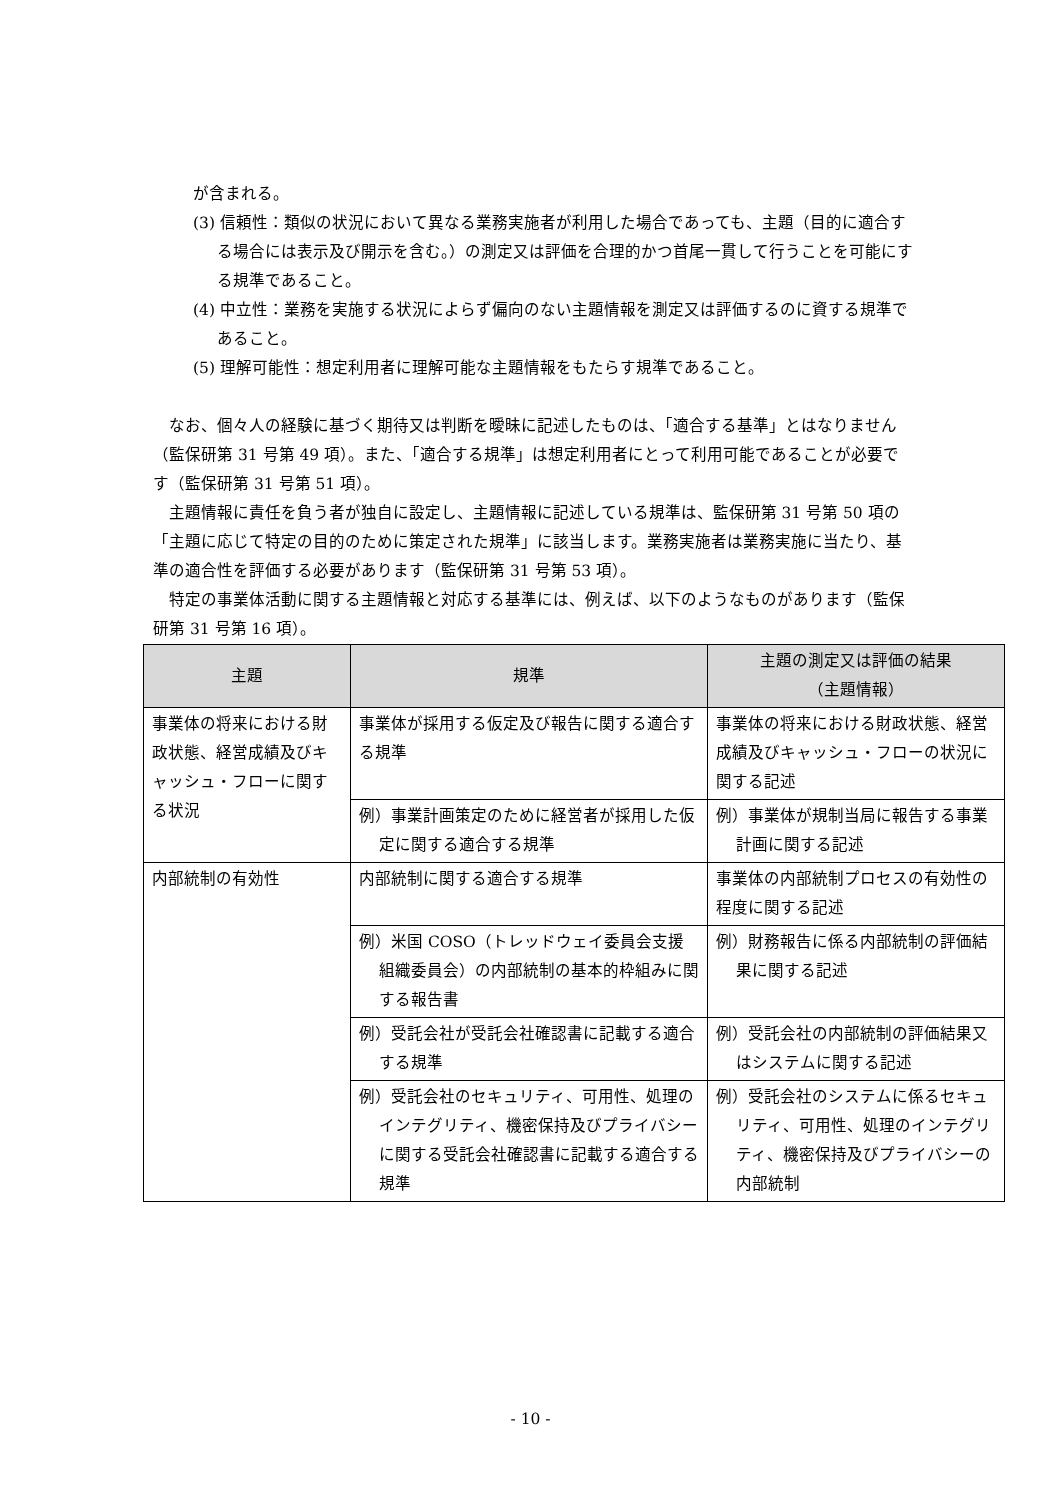が含まれる。
(3) 信頼性：類似の状況において異なる業務実施者が利用した場合であっても、主題（目的に適合する場合には表示及び開示を含む。）の測定又は評価を合理的かつ首尾一貫して行うことを可能にする規準であること。
(4) 中立性：業務を実施する状況によらず偏向のない主題情報を測定又は評価するのに資する規準であること。
(5) 理解可能性：想定利用者に理解可能な主題情報をもたらす規準であること。
なお、個々人の経験に基づく期待又は判断を曖昧に記述したものは、「適合する基準」とはなりません（監保研第 31 号第 49 項）。また、「適合する規準」は想定利用者にとって利用可能であることが必要です（監保研第 31 号第 51 項）。
主題情報に責任を負う者が独自に設定し、主題情報に記述している規準は、監保研第 31 号第 50 項の「主題に応じて特定の目的のために策定された規準」に該当します。業務実施者は業務実施に当たり、基準の適合性を評価する必要があります（監保研第 31 号第 53 項）。
特定の事業体活動に関する主題情報と対応する基準には、例えば、以下のようなものがあります（監保研第 31 号第 16 項）。
| 主題 | 規準 | 主題の測定又は評価の結果 （主題情報） |
| --- | --- | --- |
| 事業体の将来における財政状態、経営成績及びキャッシュ・フローに関する状況 | 事業体が採用する仮定及び報告に関する適合する規準 | 事業体の将来における財政状態、経営成績及びキャッシュ・フローの状況に関する記述 |
| | 例）事業計画策定のために経営者が採用した仮定に関する適合する規準 | 例）事業体が規制当局に報告する事業計画に関する記述 |
| 内部統制の有効性 | 内部統制に関する適合する規準 | 事業体の内部統制プロセスの有効性の程度に関する記述 |
| | 例）米国 COSO（トレッドウェイ委員会支援組織委員会）の内部統制の基本的枠組みに関する報告書 | 例）財務報告に係る内部統制の評価結果に関する記述 |
| | 例）受託会社が受託会社確認書に記載する適合する規準 | 例）受託会社の内部統制の評価結果又はシステムに関する記述 |
| | 例）受託会社のセキュリティ、可用性、処理のインテグリティ、機密保持及びプライバシーに関する受託会社確認書に記載する適合する規準 | 例）受託会社のシステムに係るセキュリティ、可用性、処理のインテグリティ、機密保持及びプライバシーの内部統制 |
- 10 -